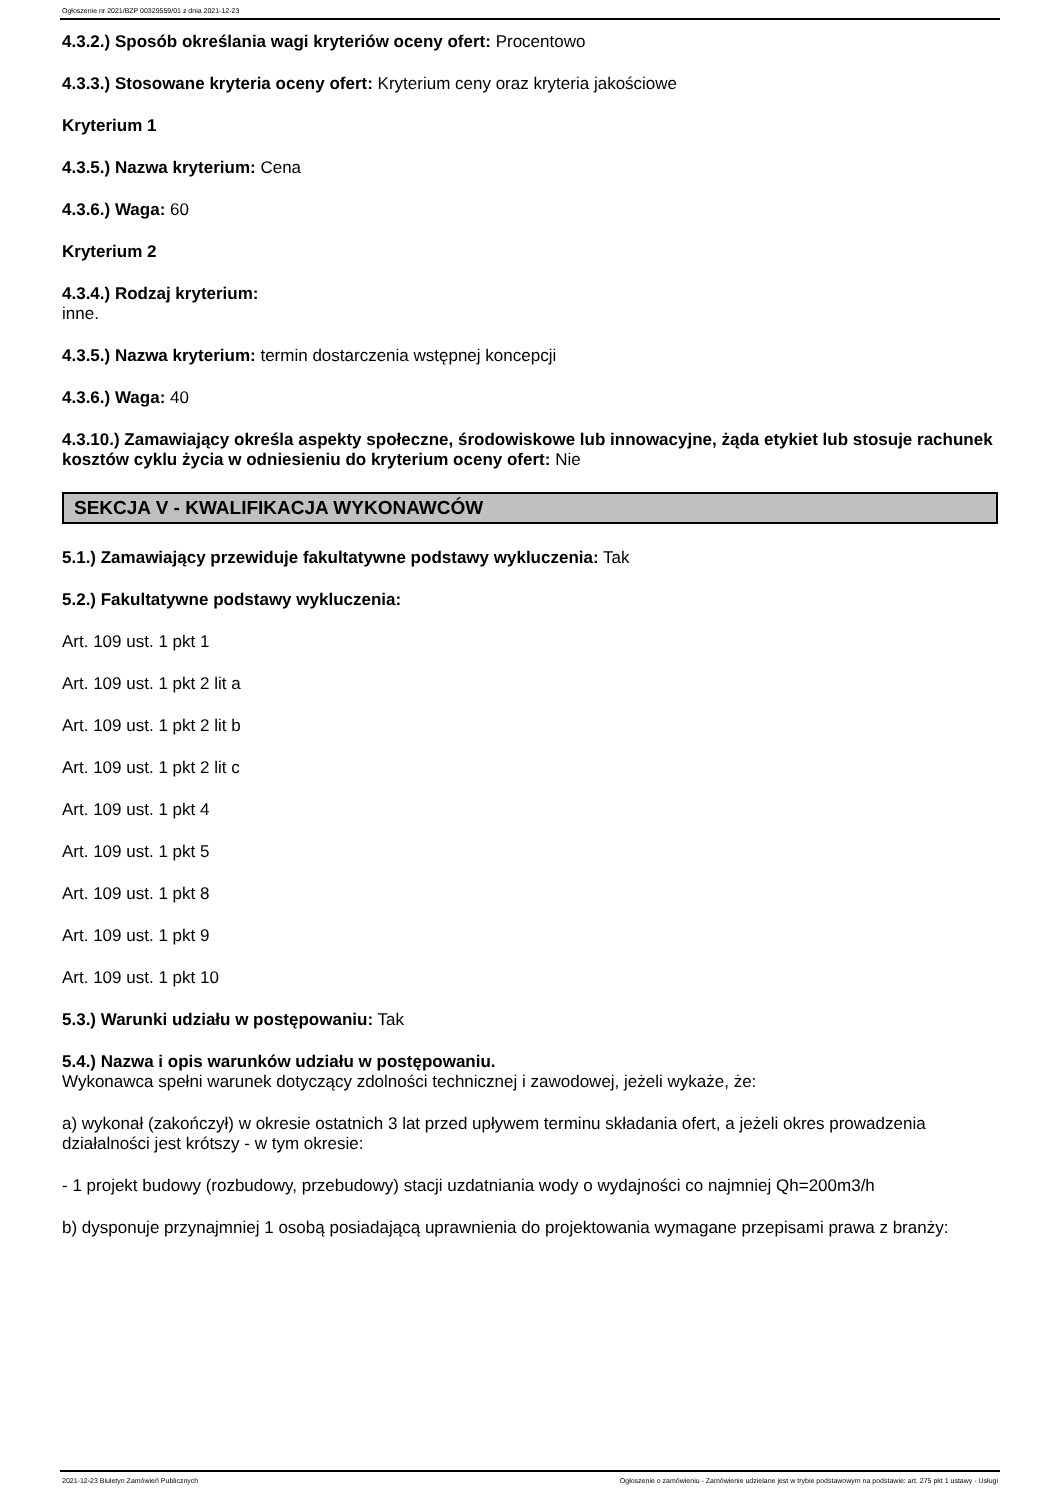Ogłoszenie nr 2021/BZP 00329559/01 z dnia 2021-12-23
4.3.2.) Sposób określania wagi kryteriów oceny ofert: Procentowo
4.3.3.) Stosowane kryteria oceny ofert: Kryterium ceny oraz kryteria jakościowe
Kryterium 1
4.3.5.) Nazwa kryterium: Cena
4.3.6.) Waga: 60
Kryterium 2
4.3.4.) Rodzaj kryterium:
inne.
4.3.5.) Nazwa kryterium: termin dostarczenia wstępnej koncepcji
4.3.6.) Waga: 40
4.3.10.) Zamawiający określa aspekty społeczne, środowiskowe lub innowacyjne, żąda etykiet lub stosuje rachunek kosztów cyklu życia w odniesieniu do kryterium oceny ofert: Nie
SEKCJA V - KWALIFIKACJA WYKONAWCÓW
5.1.) Zamawiający przewiduje fakultatywne podstawy wykluczenia: Tak
5.2.) Fakultatywne podstawy wykluczenia:
Art. 109 ust. 1 pkt 1
Art. 109 ust. 1 pkt 2 lit a
Art. 109 ust. 1 pkt 2 lit b
Art. 109 ust. 1 pkt 2 lit c
Art. 109 ust. 1 pkt 4
Art. 109 ust. 1 pkt 5
Art. 109 ust. 1 pkt 8
Art. 109 ust. 1 pkt 9
Art. 109 ust. 1 pkt 10
5.3.) Warunki udziału w postępowaniu: Tak
5.4.) Nazwa i opis warunków udziału w postępowaniu.
Wykonawca spełni warunek dotyczący zdolności technicznej i zawodowej, jeżeli wykaże, że:
a) wykonał (zakończył) w okresie ostatnich 3 lat przed upływem terminu składania ofert, a jeżeli okres prowadzenia działalności jest krótszy - w tym okresie:
- 1 projekt budowy (rozbudowy, przebudowy) stacji uzdatniania wody o wydajności co najmniej Qh=200m3/h
b) dysponuje przynajmniej 1 osobą posiadającą uprawnienia do projektowania wymagane przepisami prawa z branży:
2021-12-23 Biuletyn Zamówień Publicznych Ogłoszenie o zamówieniu - Zamówienie udzielane jest w trybie podstawowym na podstawie: art. 275 pkt 1 ustawy - Usługi